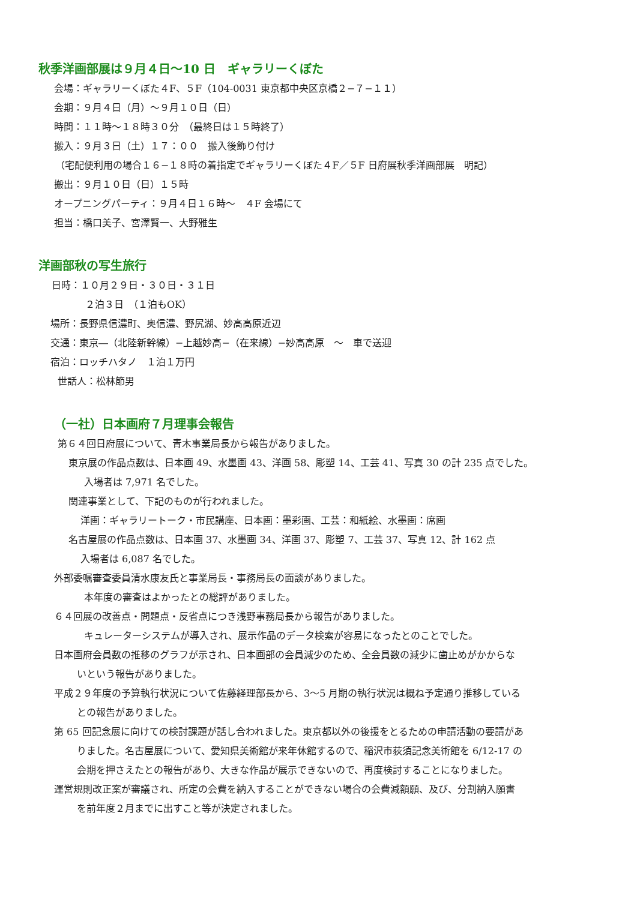秋季洋画部展は９月４日〜10 日　ギャラリーくぼた
会場：ギャラリーくぼた４F、５F（104-0031 東京都中央区京橋２−７−１１）
会期：９月４日（月）〜９月１０日（日）
時間：１１時〜１８時３０分　（最終日は１５時終了）
搬入：９月３日（土）１７：００　搬入後飾り付け
（宅配便利用の場合１６−１８時の着指定でギャラリーくぼた４F／５F 日府展秋季洋画部展　明記）
搬出：９月１０日（日）１５時
オープニングパーティ：９月４日１６時〜　４F 会場にて
担当：橋口美子、宮澤賢一、大野雅生
洋画部秋の写生旅行
日時：１０月２９日・３０日・３１日
２泊３日　（１泊もOK）
場所：長野県信濃町、奥信濃、野尻湖、妙高高原近辺
交通：東京―（北陸新幹線）−上越妙高−（在来線）−妙高高原　〜　車で送迎
宿泊：ロッチハタノ　１泊１万円
世話人：松林節男
（一社）日本画府７月理事会報告
第６４回日府展について、青木事業局長から報告がありました。
東京展の作品点数は、日本画 49、水墨画 43、洋画 58、彫塑 14、工芸 41、写真 30 の計 235 点でした。
入場者は 7,971 名でした。
関連事業として、下記のものが行われました。
洋画：ギャラリートーク・市民講座、日本画：墨彩画、工芸：和紙絵、水墨画：席画
名古屋展の作品点数は、日本画 37、水墨画 34、洋画 37、彫塑 7、工芸 37、写真 12、計 162 点
入場者は 6,087 名でした。
外部委嘱審査委員清水康友氏と事業局長・事務局長の面談がありました。
本年度の審査はよかったとの総評がありました。
６４回展の改善点・問題点・反省点につき浅野事務局長から報告がありました。
キュレーターシステムが導入され、展示作品のデータ検索が容易になったとのことでした。
日本画府会員数の推移のグラフが示され、日本画部の会員減少のため、全会員数の減少に歯止めがかからな
いという報告がありました。
平成２９年度の予算執行状況について佐藤経理部長から、3〜5 月期の執行状況は概ね予定通り推移している
との報告がありました。
第 65 回記念展に向けての検討課題が話し合われました。東京都以外の後援をとるための申請活動の要請があ
りました。名古屋展について、愛知県美術館が来年休館するので、稲沢市荻須記念美術館を 6/12-17 の
会期を押さえたとの報告があり、大きな作品が展示できないので、再度検討することになりました。
運営規則改正案が審議され、所定の会費を納入することができない場合の会費減額願、及び、分割納入願書
を前年度２月までに出すこと等が決定されました。